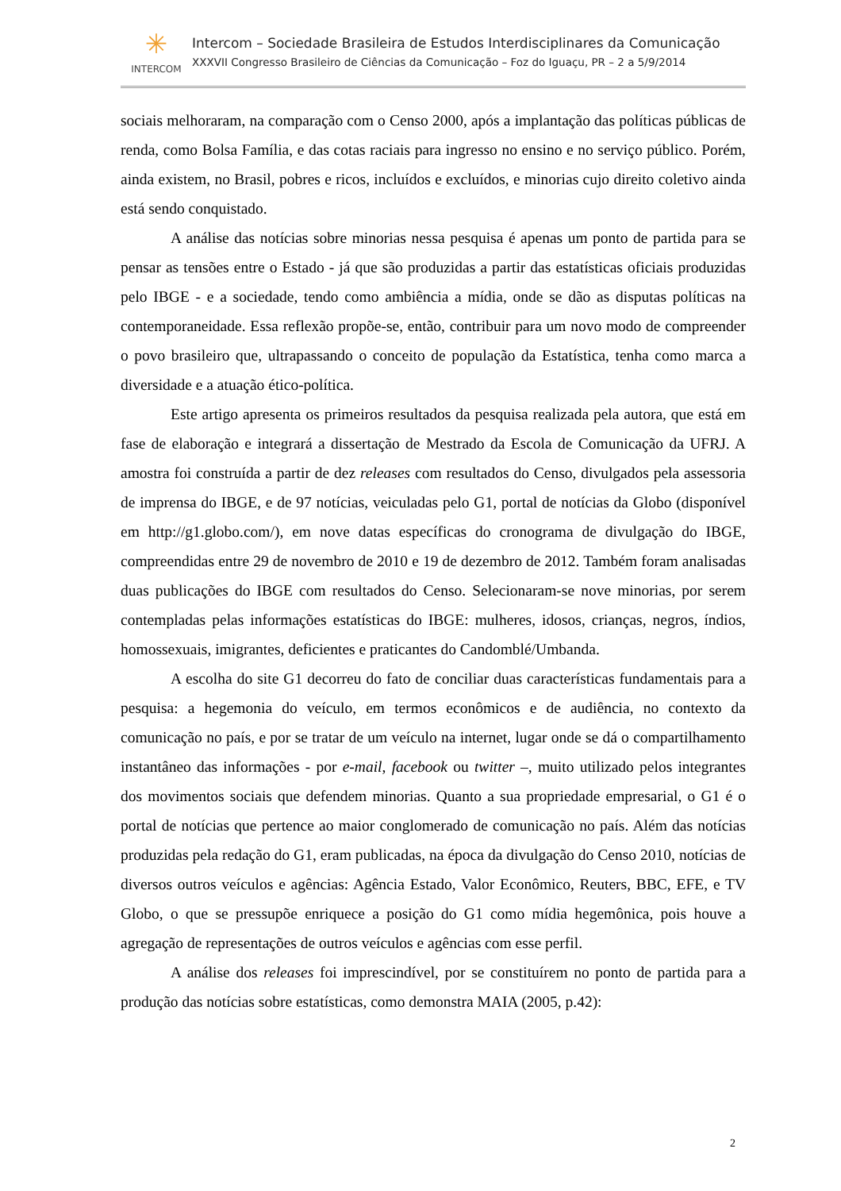✳
INTERCOM
Intercom – Sociedade Brasileira de Estudos Interdisciplinares da Comunicação
XXXVII Congresso Brasileiro de Ciências da Comunicação – Foz do Iguaçu, PR – 2 a 5/9/2014
sociais melhoraram, na comparação com o Censo 2000, após a implantação das políticas públicas de renda, como Bolsa Família, e das cotas raciais para ingresso no ensino e no serviço público. Porém, ainda existem, no Brasil, pobres e ricos, incluídos e excluídos, e minorias cujo direito coletivo ainda está sendo conquistado.
A análise das notícias sobre minorias nessa pesquisa é apenas um ponto de partida para se pensar as tensões entre o Estado - já que são produzidas a partir das estatísticas oficiais produzidas pelo IBGE - e a sociedade, tendo como ambiência a mídia, onde se dão as disputas políticas na contemporaneidade. Essa reflexão propõe-se, então, contribuir para um novo modo de compreender o povo brasileiro que, ultrapassando o conceito de população da Estatística, tenha como marca a diversidade e a atuação ético-política.
Este artigo apresenta os primeiros resultados da pesquisa realizada pela autora, que está em fase de elaboração e integrará a dissertação de Mestrado da Escola de Comunicação da UFRJ. A amostra foi construída a partir de dez releases com resultados do Censo, divulgados pela assessoria de imprensa do IBGE, e de 97 notícias, veiculadas pelo G1, portal de notícias da Globo (disponível em http://g1.globo.com/), em nove datas específicas do cronograma de divulgação do IBGE, compreendidas entre 29 de novembro de 2010 e 19 de dezembro de 2012. Também foram analisadas duas publicações do IBGE com resultados do Censo. Selecionaram-se nove minorias, por serem contempladas pelas informações estatísticas do IBGE: mulheres, idosos, crianças, negros, índios, homossexuais, imigrantes, deficientes e praticantes do Candomblé/Umbanda.
A escolha do site G1 decorreu do fato de conciliar duas características fundamentais para a pesquisa: a hegemonia do veículo, em termos econômicos e de audiência, no contexto da comunicação no país, e por se tratar de um veículo na internet, lugar onde se dá o compartilhamento instantâneo das informações - por e-mail, facebook ou twitter –, muito utilizado pelos integrantes dos movimentos sociais que defendem minorias. Quanto a sua propriedade empresarial, o G1 é o portal de notícias que pertence ao maior conglomerado de comunicação no país. Além das notícias produzidas pela redação do G1, eram publicadas, na época da divulgação do Censo 2010, notícias de diversos outros veículos e agências: Agência Estado, Valor Econômico, Reuters, BBC, EFE, e TV Globo, o que se pressupõe enriquece a posição do G1 como mídia hegemônica, pois houve a agregação de representações de outros veículos e agências com esse perfil.
A análise dos releases foi imprescindível, por se constituírem no ponto de partida para a produção das notícias sobre estatísticas, como demonstra MAIA (2005, p.42):
2